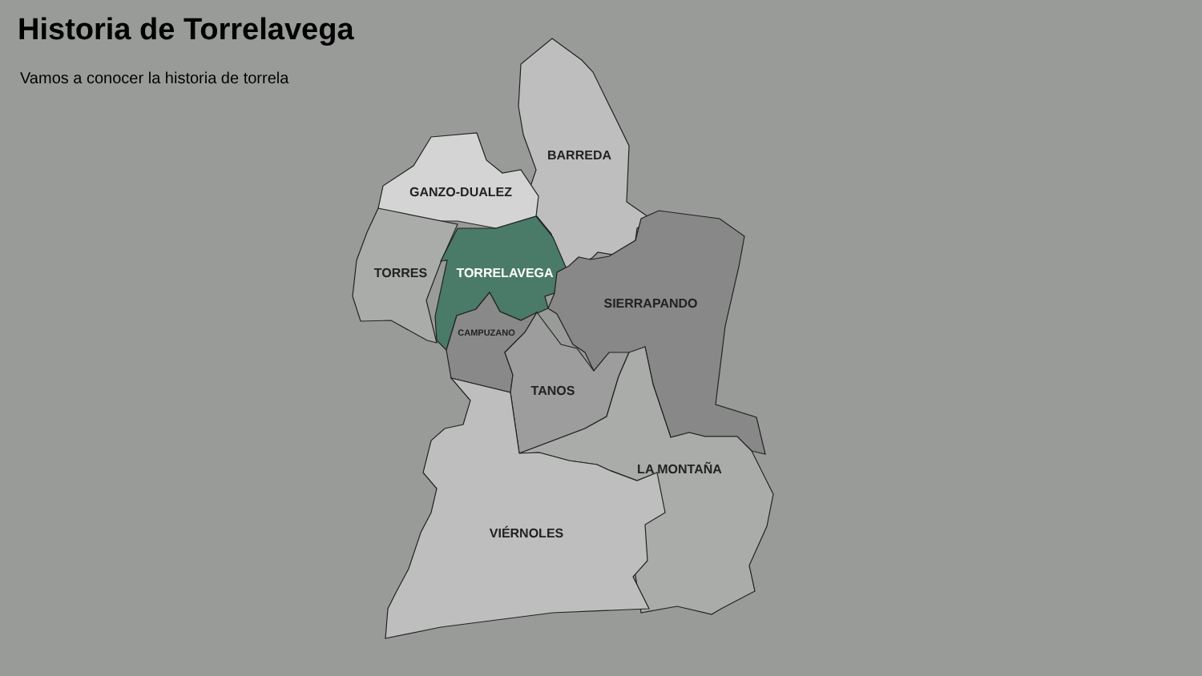Historia de Torrelavega
Vamos a conocer la historia de torrela
BARREDA
GANZO-DUALEZ
TORRES
TORRELAVEGA
SIERRAPANDO
CAMPUZANO
TANOS
LA MONTAÑA
VIÉRNOLES